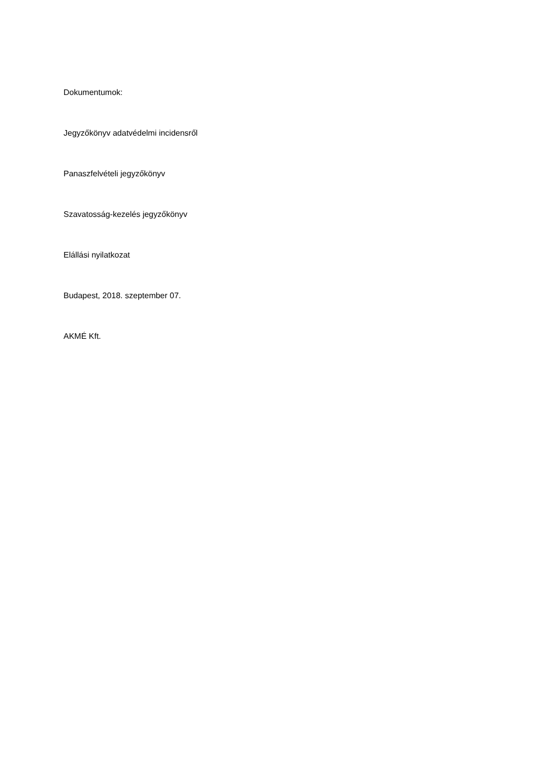Dokumentumok:
Jegyzőkönyv adatvédelmi incidensről
Panaszfelvételi jegyzőkönyv
Szavatosság-kezelés jegyzőkönyv
Elállási nyilatkozat
Budapest, 2018. szeptember 07.
AKMÉ Kft.